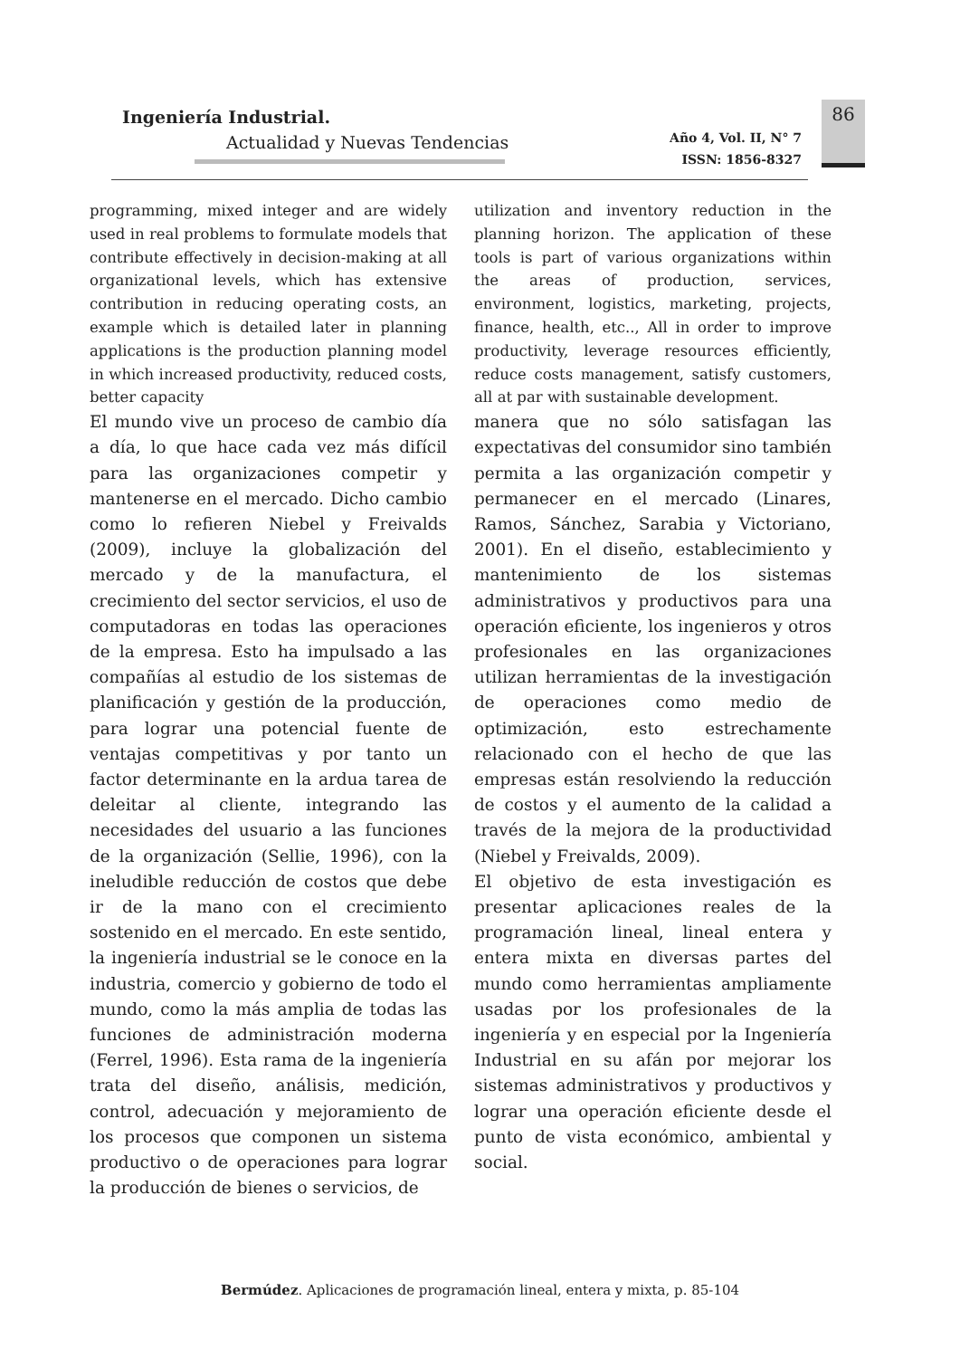Ingeniería Industrial.
Actualidad y Nuevas Tendencias
Año 4, Vol. II, N° 7
ISSN: 1856-8327
86
programming, mixed integer and are widely used in real problems to formulate models that contribute effectively in decision-making at all organizational levels, which has extensive contribution in reducing operating costs, an example which is detailed later in planning applications is the production planning model in which increased productivity, reduced costs, better capacity
El mundo vive un proceso de cambio día a día, lo que hace cada vez más difícil para las organizaciones competir y mantenerse en el mercado. Dicho cambio como lo refieren Niebel y Freivalds (2009), incluye la globalización del mercado y de la manufactura, el crecimiento del sector servicios, el uso de computadoras en todas las operaciones de la empresa. Esto ha impulsado a las compañías al estudio de los sistemas de planificación y gestión de la producción, para lograr una potencial fuente de ventajas competitivas y por tanto un factor determinante en la ardua tarea de deleitar al cliente, integrando las necesidades del usuario a las funciones de la organización (Sellie, 1996), con la ineludible reducción de costos que debe ir de la mano con el crecimiento sostenido en el mercado. En este sentido, la ingeniería industrial se le conoce en la industria, comercio y gobierno de todo el mundo, como la más amplia de todas las funciones de administración moderna (Ferrel, 1996). Esta rama de la ingeniería trata del diseño, análisis, medición, control, adecuación y mejoramiento de los procesos que componen un sistema productivo o de operaciones para lograr la producción de bienes o servicios, de
utilization and inventory reduction in the planning horizon. The application of these tools is part of various organizations within the areas of production, services, environment, logistics, marketing, projects, finance, health, etc.., All in order to improve productivity, leverage resources efficiently, reduce costs management, satisfy customers, all at par with sustainable development.
manera que no sólo satisfagan las expectativas del consumidor sino también permita a las organización competir y permanecer en el mercado (Linares, Ramos, Sánchez, Sarabia y Victoriano, 2001). En el diseño, establecimiento y mantenimiento de los sistemas administrativos y productivos para una operación eficiente, los ingenieros y otros profesionales en las organizaciones utilizan herramientas de la investigación de operaciones como medio de optimización, esto estrechamente relacionado con el hecho de que las empresas están resolviendo la reducción de costos y el aumento de la calidad a través de la mejora de la productividad (Niebel y Freivalds, 2009).
El objetivo de esta investigación es presentar aplicaciones reales de la programación lineal, lineal entera y entera mixta en diversas partes del mundo como herramientas ampliamente usadas por los profesionales de la ingeniería y en especial por la Ingeniería Industrial en su afán por mejorar los sistemas administrativos y productivos y lograr una operación eficiente desde el punto de vista económico, ambiental y social.
Bermúdez. Aplicaciones de programación lineal, entera y mixta, p. 85-104